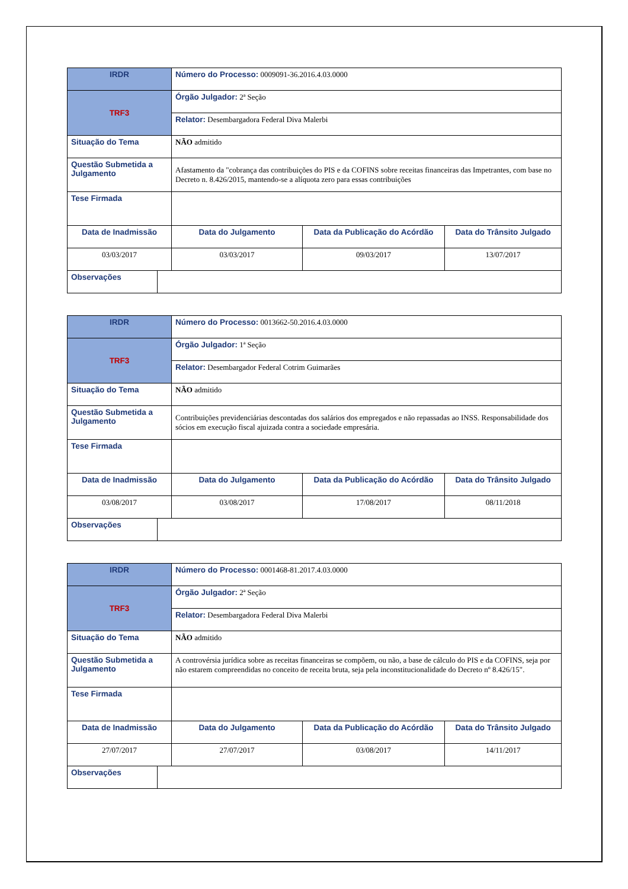| IRDR | | Número do Processo: 0009091-36.2016.4.03.0000 | | |
| TRF3 | | Órgão Julgador: 2ª Seção | | |
| | | Relator: Desembargadora Federal Diva Malerbi | | |
| Situação do Tema | | NÃO admitido | | |
| Questão Submetida a Julgamento | | Afastamento da "cobrança das contribuições do PIS e da COFINS sobre receitas financeiras das Impetrantes, com base no Decreto n. 8.426/2015, mantendo-se a alíquota zero para essas contribuições | | |
| Tese Firmada | | | | |
| Data de Inadmissão | | Data do Julgamento | Data da Publicação do Acórdão | Data do Trânsito Julgado |
| 03/03/2017 | | 03/03/2017 | 09/03/2017 | 13/07/2017 |
| Observações | | | | |
| IRDR | | Número do Processo: 0013662-50.2016.4.03.0000 | | |
| TRF3 | | Órgão Julgador: 1ª Seção | | |
| | | Relator: Desembargador Federal Cotrim Guimarães | | |
| Situação do Tema | | NÃO admitido | | |
| Questão Submetida a Julgamento | | Contribuições previdenciárias descontadas dos salários dos empregados e não repassadas ao INSS. Responsabilidade dos sócios em execução fiscal ajuizada contra a sociedade empresária. | | |
| Tese Firmada | | | | |
| Data de Inadmissão | | Data do Julgamento | Data da Publicação do Acórdão | Data do Trânsito Julgado |
| 03/08/2017 | | 03/08/2017 | 17/08/2017 | 08/11/2018 |
| Observações | | | | |
| IRDR | | Número do Processo: 0001468-81.2017.4.03.0000 | | |
| TRF3 | | Órgão Julgador: 2ª Seção | | |
| | | Relator: Desembargadora Federal Diva Malerbi | | |
| Situação do Tema | | NÃO admitido | | |
| Questão Submetida a Julgamento | | A controvérsia jurídica sobre as receitas financeiras se compõem, ou não, a base de cálculo do PIS e da COFINS, seja por não estarem compreendidas no conceito de receita bruta, seja pela inconstitucionalidade do Decreto nº 8.426/15". | | |
| Tese Firmada | | | | |
| Data de Inadmissão | | Data do Julgamento | Data da Publicação do Acórdão | Data do Trânsito Julgado |
| 27/07/2017 | | 27/07/2017 | 03/08/2017 | 14/11/2017 |
| Observações | | | | |